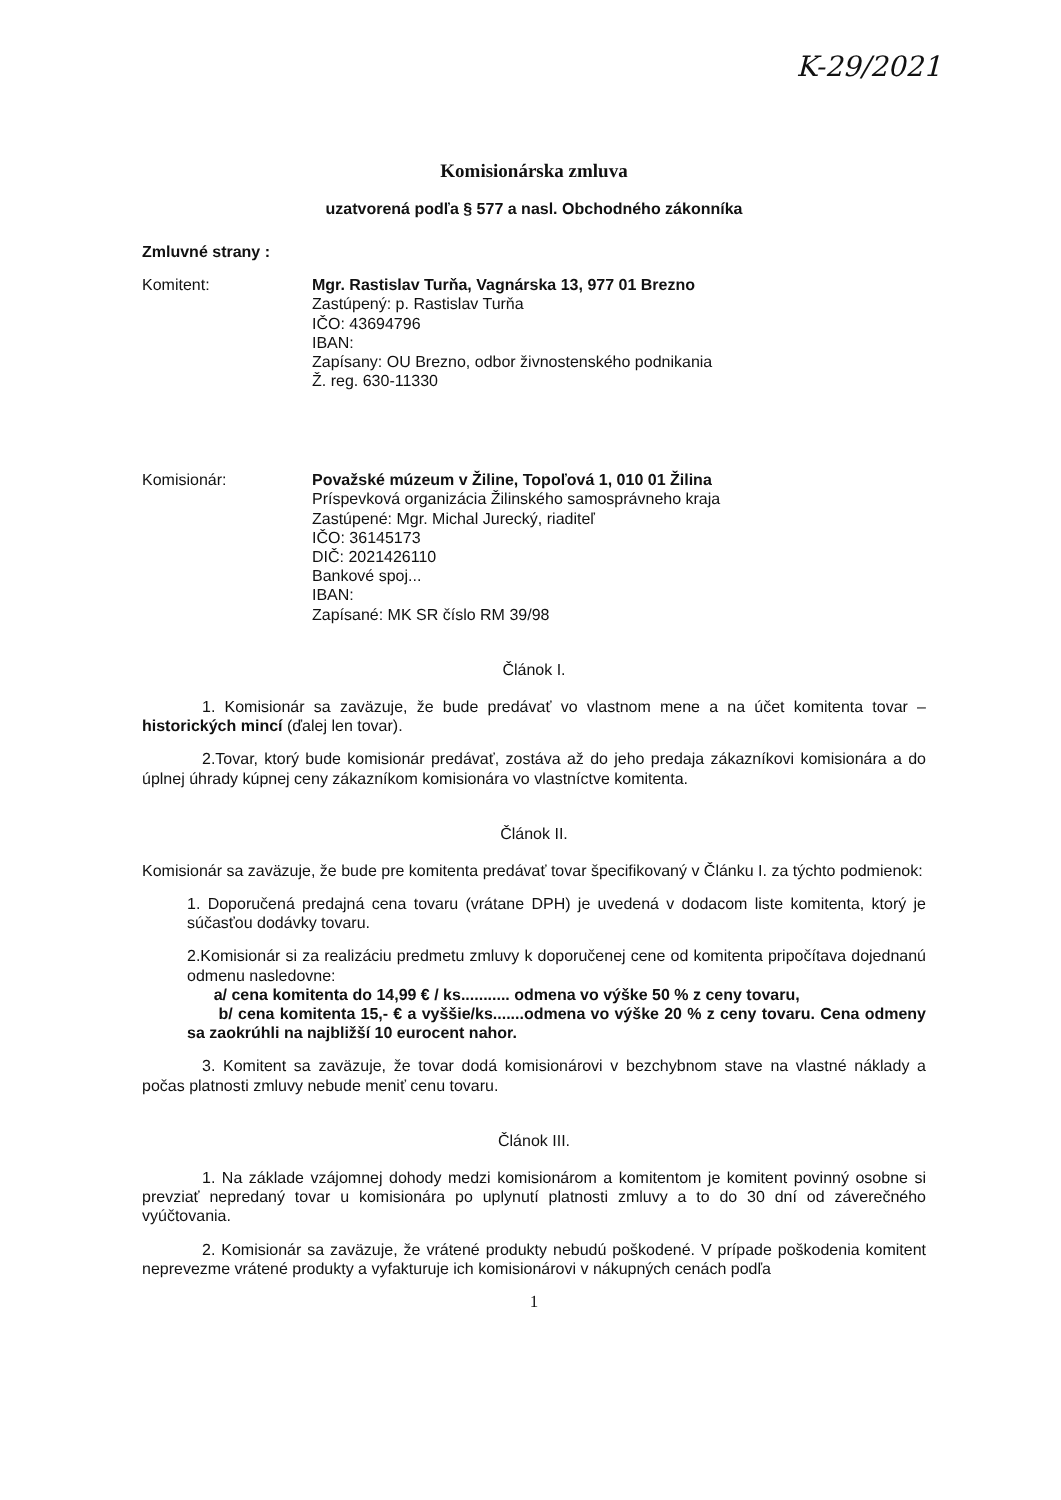K-29/2021
Komisionárska zmluva
uzatvorená podľa § 577 a nasl. Obchodného zákonníka
Zmluvné strany :
Komitent: Mgr. Rastislav Turňa, Vagnárska 13, 977 01 Brezno
Zastúpený: p. Rastislav Turňa
IČO: 43694796
IBAN:
Zapísany: OU Brezno, odbor živnostenského podnikania
Ž. reg. 630-11330
Komisionár: Považské múzeum v Žiline, Topoľová 1, 010 01 Žilina
Príspevková organizácia Žilinského samosprávneho kraja
Zastúpené: Mgr. Michal Jurecký, riaditeľ
IČO: 36145173
DIČ: 2021426110
Bankové spoj...
IBAN:
Zapísané: MK SR číslo RM 39/98
Článok I.
1. Komisionár sa zaväzuje, že bude predávať vo vlastnom mene a na účet komitenta tovar – historických mincí (ďalej len tovar).
2.Tovar, ktorý bude komisionár predávať, zostáva až do jeho predaja zákazníkovi komisionára a do úplnej úhrady kúpnej ceny zákazníkom komisionára vo vlastníctve komitenta.
Článok II.
Komisionár sa zaväzuje, že bude pre komitenta predávať tovar špecifikovaný v Článku I. za týchto podmienok:
1. Doporučená predajná cena tovaru (vrátane DPH) je uvedená v dodacom liste komitenta, ktorý je súčasťou dodávky tovaru.
2.Komisionár si za realizáciu predmetu zmluvy k doporučenej cene od komitenta pripočítava dojednanú odmenu nasledovne:
a/ cena komitenta do 14,99 € / ks........... odmena vo výške 50 % z ceny tovaru,
b/ cena komitenta 15,- € a vyššie/ks.......odmena vo výške 20 % z ceny tovaru. Cena odmeny sa zaokrúhli na najbližší 10 eurocent nahor.
3. Komitent sa zaväzuje, že tovar dodá komisionárovi v bezchybnom stave na vlastné náklady a počas platnosti zmluvy nebude meniť cenu tovaru.
Článok III.
1. Na základe vzájomnej dohody medzi komisionárom a komitentom je komitent povinný osobne si prevziať nepredaný tovar u komisionára po uplynutí platnosti zmluvy a to do 30 dní od záverečného vyúčtovania.
2. Komisionár sa zaväzuje, že vrátené produkty nebudú poškodené. V prípade poškodenia komitent neprevezme vrátené produkty a vyfakturuje ich komisionárovi v nákupných cenách podľa
1